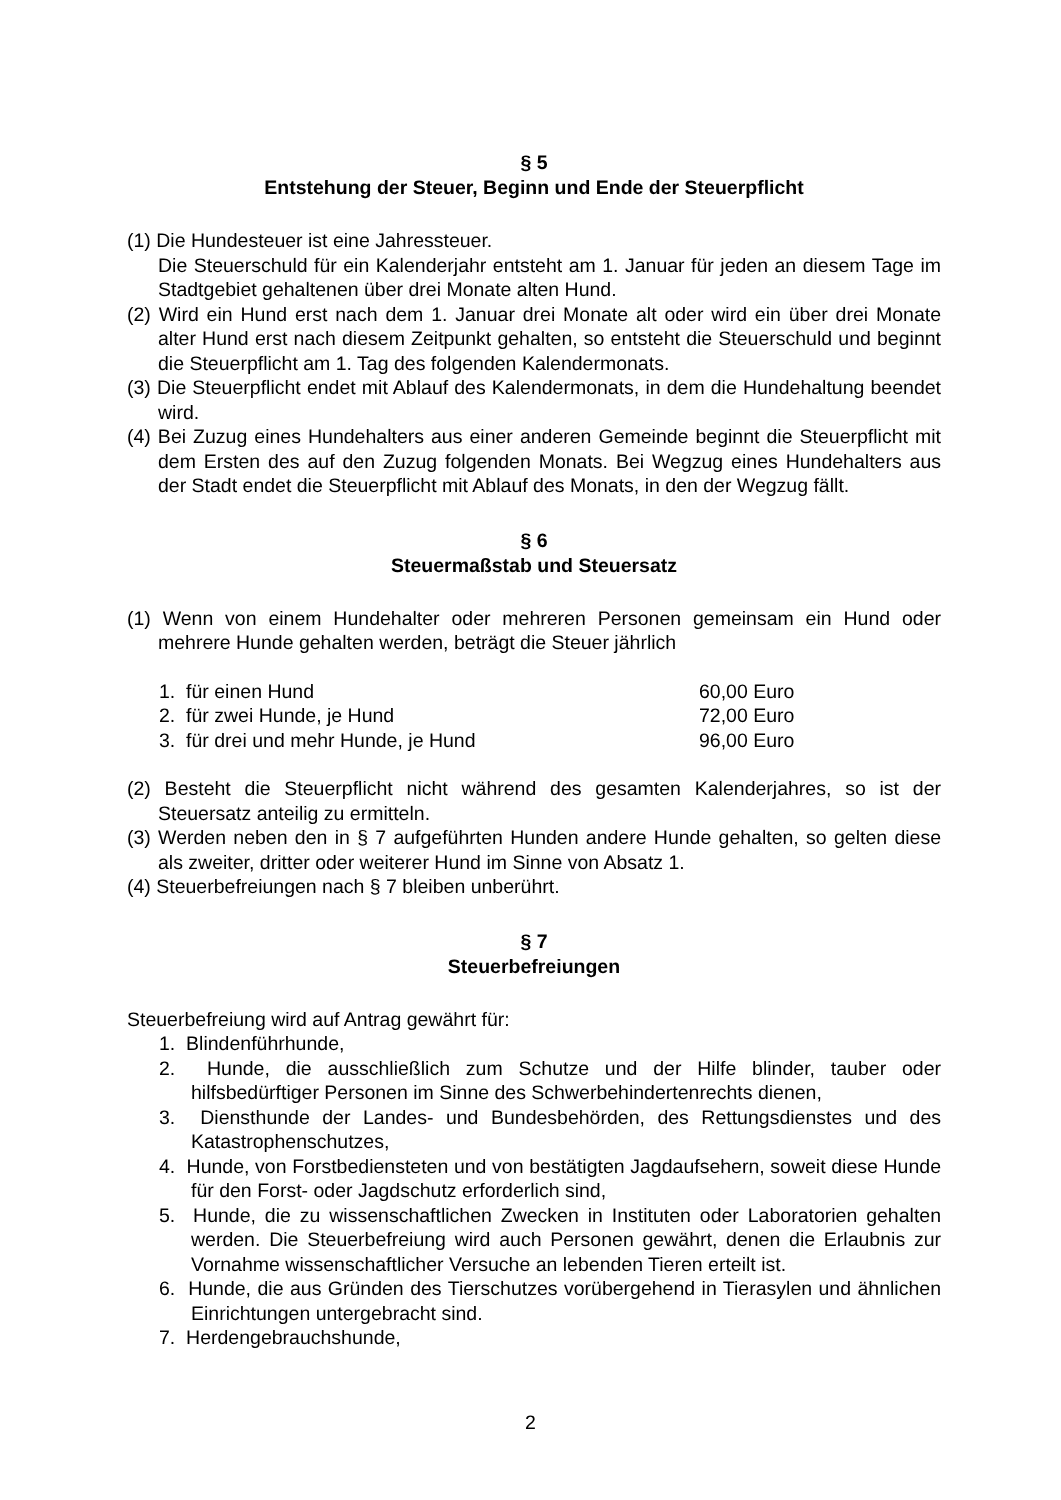§ 5
Entstehung der Steuer, Beginn und Ende der Steuerpflicht
(1) Die Hundesteuer ist eine Jahressteuer.
Die Steuerschuld für ein Kalenderjahr entsteht am 1. Januar für jeden an diesem Tage im Stadtgebiet gehaltenen über drei Monate alten Hund.
(2) Wird ein Hund erst nach dem 1. Januar drei Monate alt oder wird ein über drei Monate alter Hund erst nach diesem Zeitpunkt gehalten, so entsteht die Steuer­schuld und beginnt die Steuerpflicht am 1. Tag des folgenden Kalendermonats.
(3) Die Steuerpflicht endet mit Ablauf des Kalendermonats, in dem die Hundehaltung beendet wird.
(4) Bei Zuzug eines Hundehalters aus einer anderen Gemeinde beginnt die Steuer­pflicht mit dem Ersten des auf den Zuzug folgenden Monats. Bei Wegzug eines Hundehalters aus der Stadt endet die Steuerpflicht mit Ablauf des Monats, in den der Wegzug fällt.
§ 6
Steuermaßstab und Steuersatz
(1) Wenn von einem Hundehalter oder mehreren Personen gemeinsam ein Hund oder mehrere Hunde gehalten werden, beträgt die Steuer jährlich
1. für einen Hund 60,00 Euro
2. für zwei Hunde, je Hund 72,00 Euro
3. für drei und mehr Hunde, je Hund 96,00 Euro
(2) Besteht die Steuerpflicht nicht während des gesamten Kalenderjahres, so ist der Steuersatz anteilig zu ermitteln.
(3) Werden neben den in § 7 aufgeführten Hunden andere Hunde gehalten, so gelten diese als zweiter, dritter oder weiterer Hund im Sinne von Absatz 1.
(4) Steuerbefreiungen nach § 7 bleiben unberührt.
§ 7
Steuerbefreiungen
Steuerbefreiung wird auf Antrag gewährt für:
1. Blindenführhunde,
2. Hunde, die ausschließlich zum Schutze und der Hilfe blinder, tauber oder hilfsbedürftiger Personen im Sinne des Schwerbehindertenrechts dienen,
3. Diensthunde der Landes- und Bundesbehörden, des Rettungsdienstes und des Katastrophenschutzes,
4. Hunde, von Forstbediensteten und von bestätigten Jagdaufsehern, soweit diese Hunde für den Forst- oder Jagdschutz erforderlich sind,
5. Hunde, die zu wissenschaftlichen Zwecken in Instituten oder Laboratorien gehalten werden. Die Steuerbefreiung wird auch Personen gewährt, denen die Erlaubnis zur Vornahme wissenschaftlicher Versuche an lebenden Tieren er­teilt ist.
6. Hunde, die aus Gründen des Tierschutzes vorübergehend in Tierasylen und ähnlichen Einrichtungen untergebracht sind.
7. Herdengebrauchshunde,
2